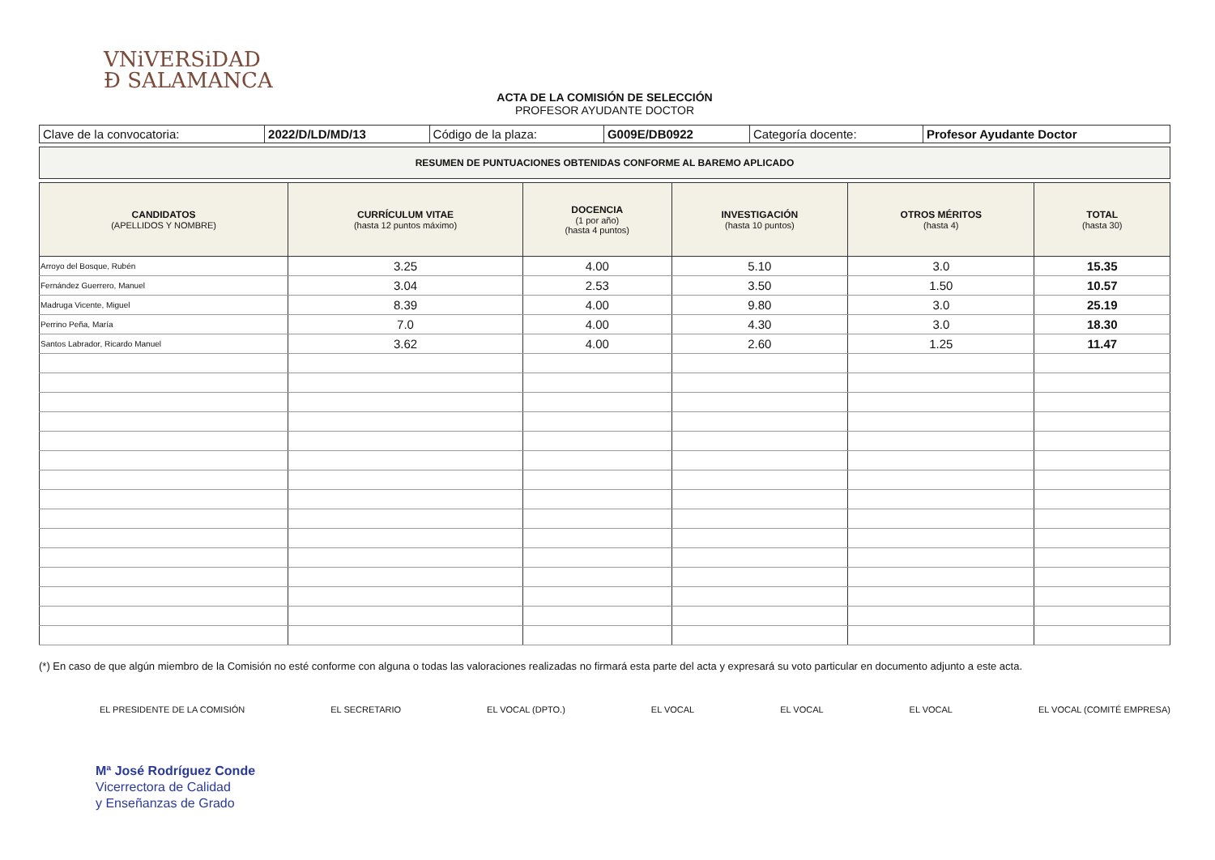VNiVERSiDAD
Ð SALAMANCA
ACTA DE LA COMISIÓN DE SELECCIÓN
PROFESOR AYUDANTE DOCTOR
| Clave de la convocatoria: | 2022/D/LD/MD/13 | Código de la plaza: | G009E/DB0922 | Categoría docente: | Profesor Ayudante Doctor |
RESUMEN DE PUNTUACIONES OBTENIDAS CONFORME AL BAREMO APLICADO
| CANDIDATOS (APELLIDOS Y NOMBRE) | CURRÍCULUM VITAE (hasta 12 puntos máximo) | DOCENCIA (1 por año) (hasta 4 puntos) | INVESTIGACIÓN (hasta 10 puntos) | OTROS MÉRITOS (hasta 4) | TOTAL (hasta 30) |
| --- | --- | --- | --- | --- | --- |
| Arroyo del Bosque, Rubén | 3.25 | 4.00 | 5.10 | 3.0 | 15.35 |
| Fernández Guerrero, Manuel | 3.04 | 2.53 | 3.50 | 1.50 | 10.57 |
| Madruga Vicente, Miguel | 8.39 | 4.00 | 9.80 | 3.0 | 25.19 |
| Perrino Peña, María | 7.0 | 4.00 | 4.30 | 3.0 | 18.30 |
| Santos Labrador, Ricardo Manuel | 3.62 | 4.00 | 2.60 | 1.25 | 11.47 |
(*) En caso de que algún miembro de la Comisión no esté conforme con alguna o todas las valoraciones realizadas no firmará esta parte del acta y expresará su voto particular en documento adjunto a este acta.
EL PRESIDENTE DE LA COMISIÓN EL SECRETARIO EL VOCAL (DPTO.) EL VOCAL EL VOCAL EL VOCAL EL VOCAL (COMITÉ EMPRESA)
Mª José Rodríguez Conde
Vicerrectora de Calidad
y Enseñanzas de Grado